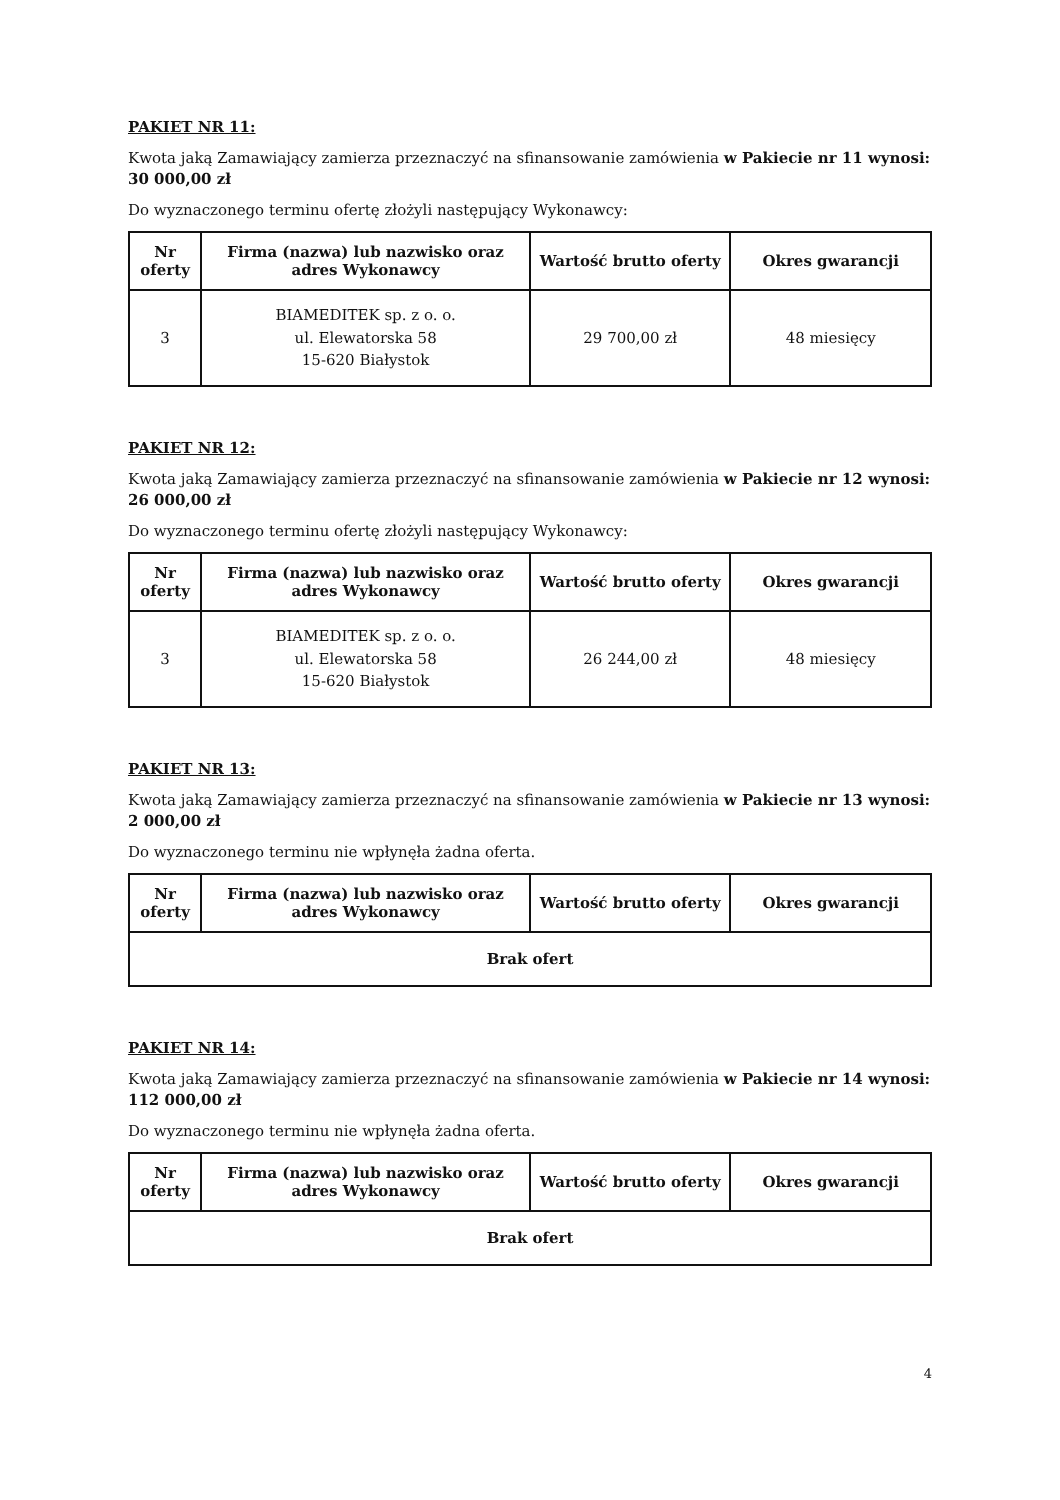PAKIET NR 11:
Kwota jaką Zamawiający zamierza przeznaczyć na sfinansowanie zamówienia w Pakiecie nr 11 wynosi: 30 000,00 zł
Do wyznaczonego terminu ofertę złożyli następujący Wykonawcy:
| Nr oferty | Firma (nazwa) lub nazwisko oraz adres Wykonawcy | Wartość brutto oferty | Okres gwarancji |
| --- | --- | --- | --- |
| 3 | BIAMEDITEK sp. z o. o. ul. Elewatorska 58 15-620 Białystok | 29 700,00 zł | 48 miesięcy |
PAKIET NR 12:
Kwota jaką Zamawiający zamierza przeznaczyć na sfinansowanie zamówienia w Pakiecie nr 12 wynosi: 26 000,00 zł
Do wyznaczonego terminu ofertę złożyli następujący Wykonawcy:
| Nr oferty | Firma (nazwa) lub nazwisko oraz adres Wykonawcy | Wartość brutto oferty | Okres gwarancji |
| --- | --- | --- | --- |
| 3 | BIAMEDITEK sp. z o. o. ul. Elewatorska 58 15-620 Białystok | 26 244,00 zł | 48 miesięcy |
PAKIET NR 13:
Kwota jaką Zamawiający zamierza przeznaczyć na sfinansowanie zamówienia w Pakiecie nr 13 wynosi: 2 000,00 zł
Do wyznaczonego terminu nie wpłynęła żadna oferta.
| Nr oferty | Firma (nazwa) lub nazwisko oraz adres Wykonawcy | Wartość brutto oferty | Okres gwarancji |
| --- | --- | --- | --- |
| Brak ofert | | | |
PAKIET NR 14:
Kwota jaką Zamawiający zamierza przeznaczyć na sfinansowanie zamówienia w Pakiecie nr 14 wynosi: 112 000,00 zł
Do wyznaczonego terminu nie wpłynęła żadna oferta.
| Nr oferty | Firma (nazwa) lub nazwisko oraz adres Wykonawcy | Wartość brutto oferty | Okres gwarancji |
| --- | --- | --- | --- |
| Brak ofert | | | |
4